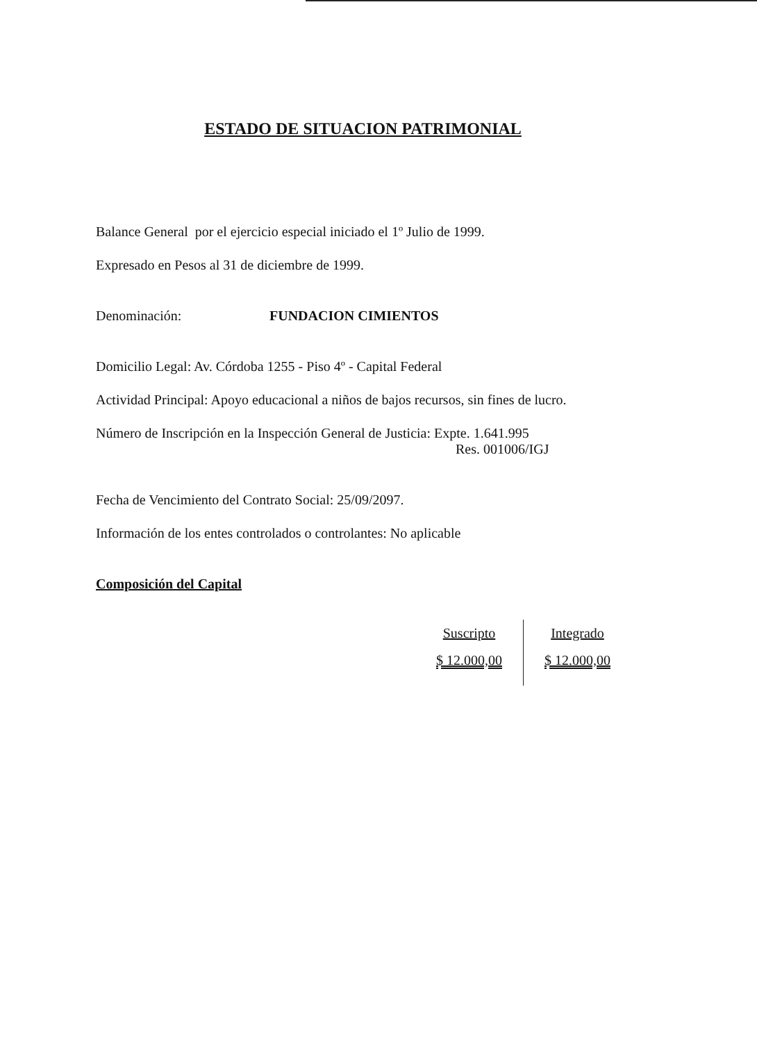ESTADO DE SITUACION PATRIMONIAL
Balance General por el ejercicio especial iniciado el 1º Julio de 1999.
Expresado en Pesos al 31 de diciembre de 1999.
Denominación: FUNDACION CIMIENTOS
Domicilio Legal: Av. Córdoba 1255 - Piso 4º - Capital Federal
Actividad Principal: Apoyo educacional a niños de bajos recursos, sin fines de lucro.
Número de Inscripción en la Inspección General de Justicia: Expte. 1.641.995
Res. 001006/IGJ
Fecha de Vencimiento del Contrato Social: 25/09/2097.
Información de los entes controlados o controlantes: No aplicable
Composición del Capital
| Suscripto | Integrado |
| $ 12.000,00 | $ 12.000,00 |